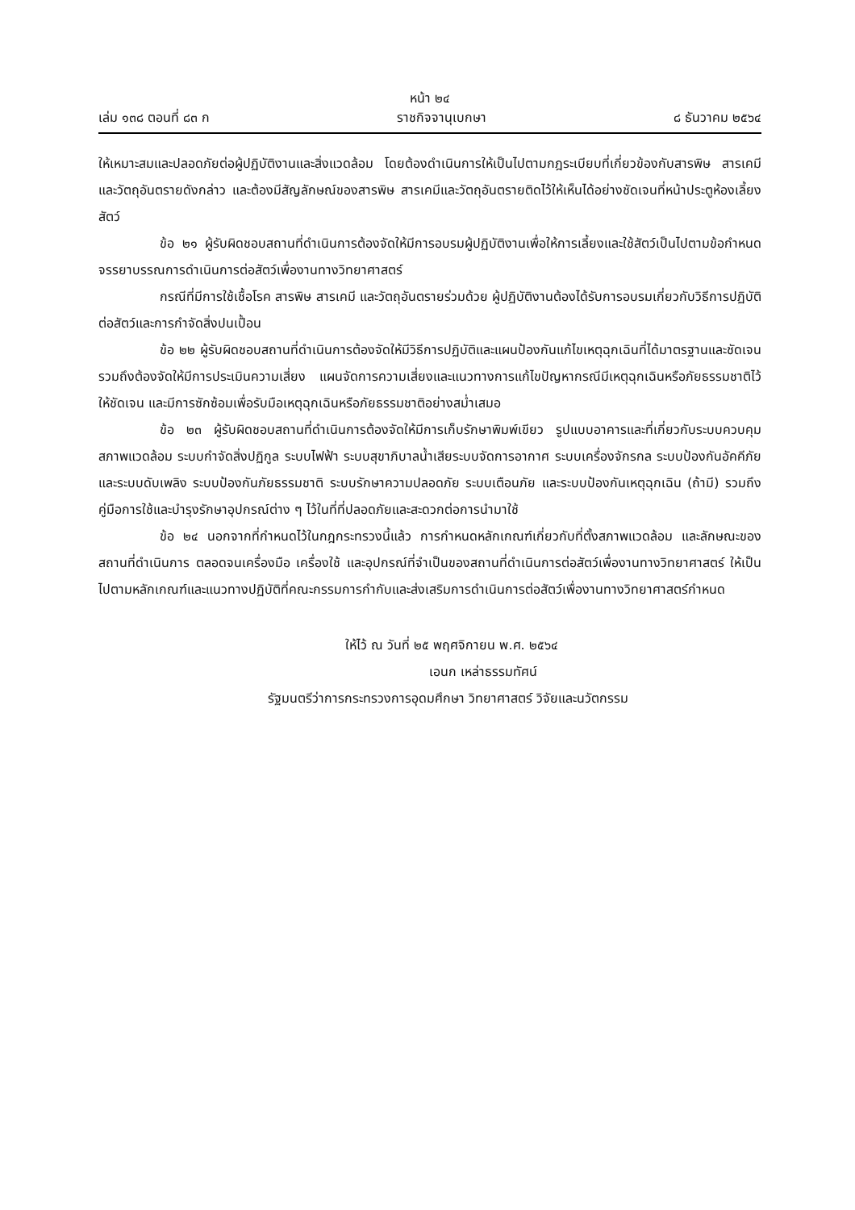หน้า ๒๔
เล่ม ๑๓๘ ตอนที่ ๘๓ ก ราชกิจจานุเบกษา ๘ ธันวาคม ๒๕๖๔
ให้เหมาะสมและปลอดภัยต่อผู้ปฏิบัติงานและสิ่งแวดล้อม โดยต้องดำเนินการให้เป็นไปตามกฎระเบียบที่เกี่ยวข้องกับสารพิษ สารเคมี และวัตถุอันตรายดังกล่าว และต้องมีสัญลักษณ์ของสารพิษ สารเคมีและวัตถุอันตรายติดไว้ให้เห็นได้อย่างชัดเจนที่หน้าประตูห้องเลี้ยงสัตว์
ข้อ ๒๑ ผู้รับผิดชอบสถานที่ดำเนินการต้องจัดให้มีการอบรมผู้ปฏิบัติงานเพื่อให้การเลี้ยงและใช้สัตว์เป็นไปตามข้อกำหนดจรรยาบรรณการดำเนินการต่อสัตว์เพื่องานทางวิทยาศาสตร์
กรณีที่มีการใช้เชื้อโรค สารพิษ สารเคมี และวัตถุอันตรายร่วมด้วย ผู้ปฏิบัติงานต้องได้รับการอบรมเกี่ยวกับวิธีการปฏิบัติต่อสัตว์และการกำจัดสิ่งปนเปื้อน
ข้อ ๒๒ ผู้รับผิดชอบสถานที่ดำเนินการต้องจัดให้มีวิธีการปฏิบัติและแผนป้องกันแก้ไขเหตุฉุกเฉินที่ได้มาตรฐานและชัดเจน รวมถึงต้องจัดให้มีการประเมินความเสี่ยง แผนจัดการความเสี่ยงและแนวทางการแก้ไขปัญหากรณีมีเหตุฉุกเฉินหรือภัยธรรมชาติไว้ให้ชัดเจน และมีการซักซ้อมเพื่อรับมือเหตุฉุกเฉินหรือภัยธรรมชาติอย่างสม่ำเสมอ
ข้อ ๒๓ ผู้รับผิดชอบสถานที่ดำเนินการต้องจัดให้มีการเก็บรักษาพิมพ์เขียว รูปแบบอาคารและที่เกี่ยวกับระบบควบคุมสภาพแวดล้อม ระบบกำจัดสิ่งปฏิกูล ระบบไฟฟ้า ระบบสุขาภิบาลน้ำเสียระบบจัดการอากาศ ระบบเครื่องจักรกล ระบบป้องกันอัคคีภัยและระบบดับเพลิง ระบบป้องกันภัยธรรมชาติ ระบบรักษาความปลอดภัย ระบบเตือนภัย และระบบป้องกันเหตุฉุกเฉิน (ถ้ามี) รวมถึงคู่มือการใช้และบำรุงรักษาอุปกรณ์ต่าง ๆ ไว้ในที่ที่ปลอดภัยและสะดวกต่อการนำมาใช้
ข้อ ๒๔ นอกจากที่กำหนดไว้ในกฎกระทรวงนี้แล้ว การกำหนดหลักเกณฑ์เกี่ยวกับที่ตั้งสภาพแวดล้อม และลักษณะของสถานที่ดำเนินการ ตลอดจนเครื่องมือ เครื่องใช้ และอุปกรณ์ที่จำเป็นของสถานที่ดำเนินการต่อสัตว์เพื่องานทางวิทยาศาสตร์ ให้เป็นไปตามหลักเกณฑ์และแนวทางปฏิบัติที่คณะกรรมการกำกับและส่งเสริมการดำเนินการต่อสัตว์เพื่องานทางวิทยาศาสตร์กำหนด
ให้ไว้ ณ วันที่ ๒๕ พฤศจิกายน พ.ศ. ๒๕๖๔
เอนก เหล่าธรรมทัศน์
รัฐมนตรีว่าการกระทรวงการอุดมศึกษา วิทยาศาสตร์ วิจัยและนวัตกรรม